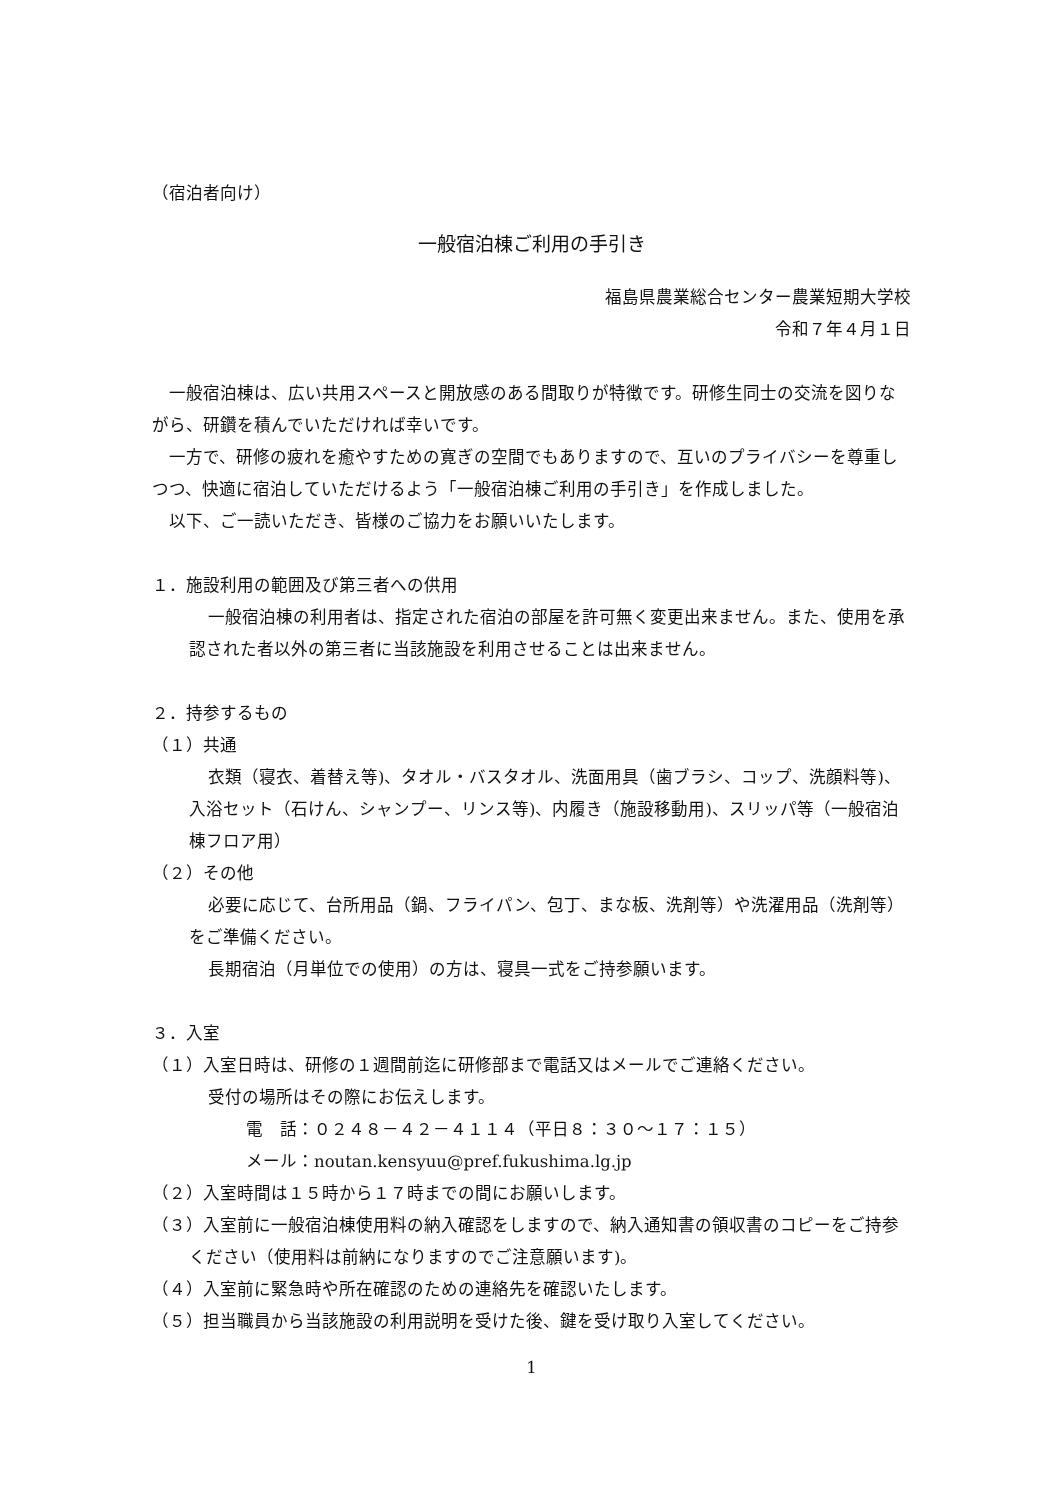（宿泊者向け）
一般宿泊棟ご利用の手引き
福島県農業総合センター農業短期大学校
令和７年４月１日
一般宿泊棟は、広い共用スペースと開放感のある間取りが特徴です。研修生同士の交流を図りながら、研鑽を積んでいただければ幸いです。
一方で、研修の疲れを癒やすための寛ぎの空間でもありますので、互いのプライバシーを尊重しつつ、快適に宿泊していただけるよう「一般宿泊棟ご利用の手引き」を作成しました。
以下、ご一読いただき、皆様のご協力をお願いいたします。
１．施設利用の範囲及び第三者への供用
一般宿泊棟の利用者は、指定された宿泊の部屋を許可無く変更出来ません。また、使用を承認された者以外の第三者に当該施設を利用させることは出来ません。
２．持参するもの
（１）共通
衣類（寝衣、着替え等)、タオル・バスタオル、洗面用具（歯ブラシ、コップ、洗顔料等)、入浴セット（石けん、シャンプー、リンス等)、内履き（施設移動用)、スリッパ等（一般宿泊棟フロア用）
（２）その他
必要に応じて、台所用品（鍋、フライパン、包丁、まな板、洗剤等）や洗濯用品（洗剤等）をご準備ください。
長期宿泊（月単位での使用）の方は、寝具一式をご持参願います。
３．入室
（１）入室日時は、研修の１週間前迄に研修部まで電話又はメールでご連絡ください。
受付の場所はその際にお伝えします。
電　話：０２４８－４２－４１１４（平日８：３０～１７：１５）
メール：noutan.kensyuu@pref.fukushima.lg.jp
（２）入室時間は１５時から１７時までの間にお願いします。
（３）入室前に一般宿泊棟使用料の納入確認をしますので、納入通知書の領収書のコピーをご持参ください（使用料は前納になりますのでご注意願います)。
（４）入室前に緊急時や所在確認のための連絡先を確認いたします。
（５）担当職員から当該施設の利用説明を受けた後、鍵を受け取り入室してください。
1